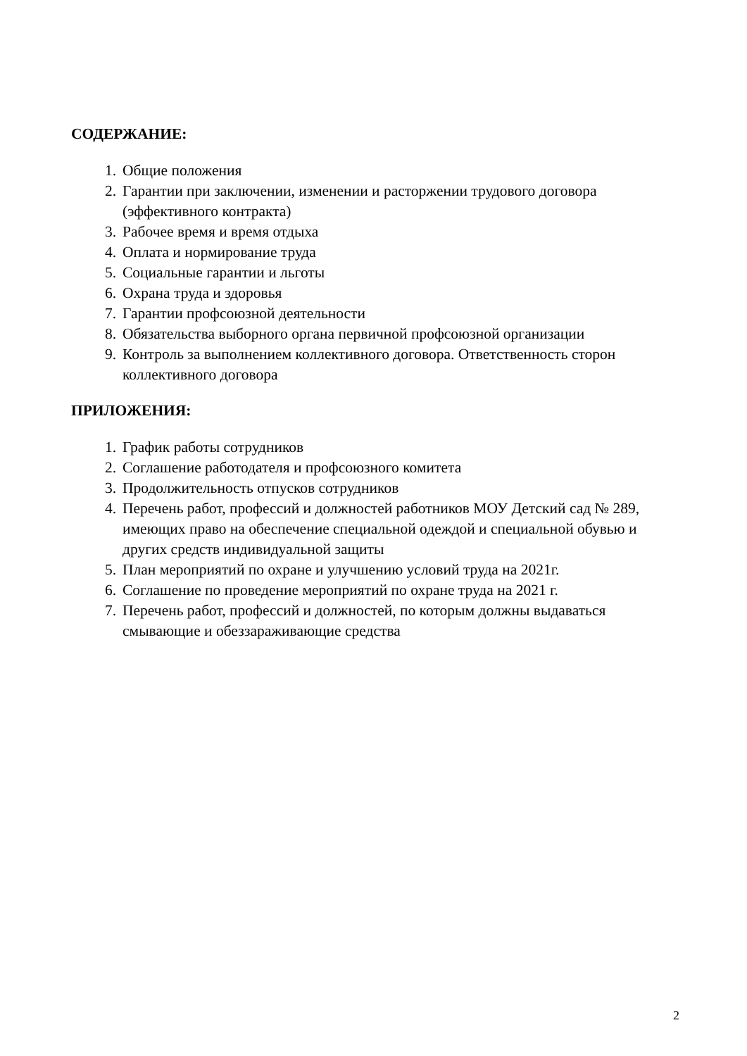СОДЕРЖАНИЕ:
1. Общие положения
2. Гарантии при заключении, изменении и расторжении трудового договора (эффективного контракта)
3. Рабочее время и время отдыха
4. Оплата и нормирование труда
5. Социальные гарантии и льготы
6. Охрана труда и здоровья
7. Гарантии профсоюзной деятельности
8. Обязательства выборного органа первичной профсоюзной организации
9. Контроль за выполнением коллективного договора. Ответственность сторон коллективного договора
ПРИЛОЖЕНИЯ:
1. График работы сотрудников
2. Соглашение работодателя и профсоюзного комитета
3. Продолжительность отпусков сотрудников
4. Перечень работ, профессий и должностей работников МОУ Детский сад № 289, имеющих право на обеспечение специальной одеждой и специальной обувью и других средств индивидуальной защиты
5. План мероприятий по охране и улучшению условий труда на 2021г.
6. Соглашение по проведение мероприятий по охране труда на 2021 г.
7. Перечень работ, профессий и должностей, по которым должны выдаваться смывающие и обеззараживающие средства
2